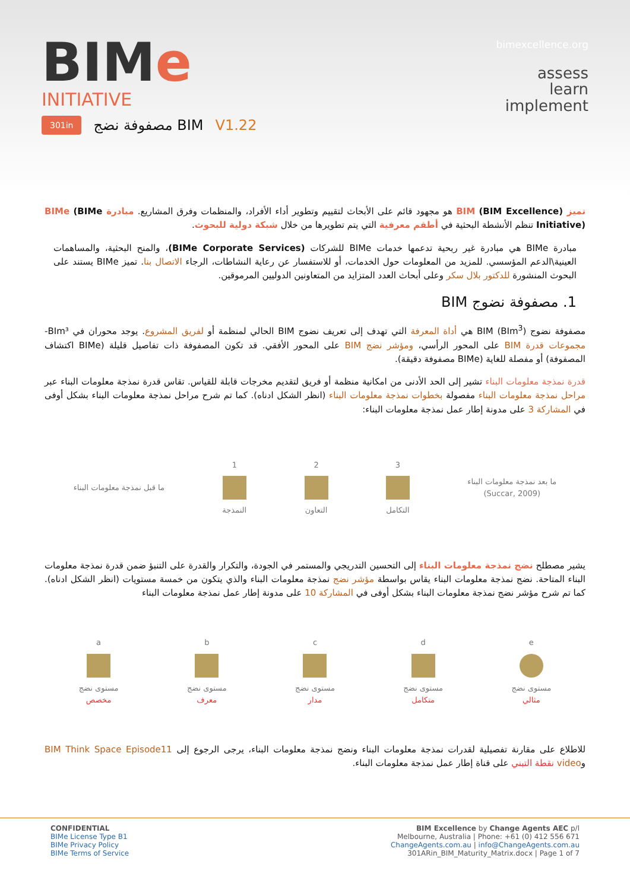bimexcellence.org
BIMe
INITIATIVE
assess
learn
implement
301in مصفوفة نضج BIM V1.22
تميز BIM (BIM Excellence) هو مجهود قائم على الأبحاث لتقييم وتطوير أداء الأفراد، والمنظمات وفرق المشاريع. مبادرة BIMe (BIMe Initiative) تنظم الأنشطة البحثية في أطقم معرفية التي يتم تطويرها من خلال شبكة دولية للبحوث.
مبادرة BIMe هي مبادرة غير ربحية تدعمها خدمات BIMe للشركات (BIMe Corporate Services)، والمنح البحثية، والمساهمات العينية\الدعم المؤسسي. للمزيد من المعلومات حول الخدمات، أو للاستفسار عن رعاية النشاطات، الرجاء الاتصال بنا. تميز BIMe يستند على البحوث المنشورة للدكتور بلال سكر وعلى أبحاث العدد المتزايد من المتعاونين الدوليين المرموقين.
1. مصفوفة نضوج BIM
مصفوفة نضوج BIM (BIm<sup>3</sup>) هي أداة المعرفة التي تهدف إلى تعريف نضوج BIM الحالي لمنظمة أو لفريق المشروع. يوجد محوران في BIm³- مجموعات قدرة BIM على المحور الرأسي، ومؤشر نضج BIM على المحور الأفقي. قد تكون المصفوفة ذات تفاصيل قليلة (BIMe اكتشاف المصفوفة) أو مفصلة للغاية (BIMe مصفوفة دقيقة).
قدرة نمذجة معلومات البناء تشير إلى الحد الأدنى من امكانية منظمة أو فريق لتقديم مخرجات قابلة للقياس. تقاس قدرة نمذجة معلومات البناء عبر مراحل نمذجة معلومات البناء مفصولة بخطوات نمذجة معلومات البناء (انظر الشكل ادناه). كما تم شرح مراحل نمذجة معلومات البناء بشكل أوفى في المشاركة 3 على مدونة إطار عمل نمذجة معلومات البناء:
ما قبل نمذجة معلومات البناء
1
النمذجة
2
التعاون
3
التكامل
ما بعد نمذجة معلومات البناء
(Succar, 2009)
يشير مصطلح نضج نمذجة معلومات البناء إلى التحسين التدريجي والمستمر في الجودة، والتكرار والقدرة على التنبؤ ضمن قدرة نمذجة معلومات البناء المتاحة. نضج نمذجة معلومات البناء يقاس بواسطة مؤشر نضج نمذجة معلومات البناء والذي يتكون من خمسة مستويات (انظر الشكل ادناه). كما تم شرح مؤشر نضج نمذجة معلومات البناء بشكل أوفى في المشاركة 10 على مدونة إطار عمل نمذجة معلومات البناء
a
مستوى نضج
مخصص
b
مستوى نضج
معرف
c
مستوى نضج
مدار
d
مستوى نضج
متكامل
e
مستوى نضج
مثالي
للاطلاع على مقارنة تفصيلية لقدرات نمذجة معلومات البناء ونضج نمذجة معلومات البناء، يرجى الرجوع إلى BIM Think Space Episode11 وvideo نقطة التبني على قناة إطار عمل نمذجة معلومات البناء.
CONFIDENTIAL
BIMe License Type B1
BIMe Privacy Policy
BIMe Terms of Service
BIM Excellence by Change Agents AEC p/l
Melbourne, Australia | Phone: +61 (0) 412 556 671
ChangeAgents.com.au | info@ChangeAgents.com.au
301ARin_BIM_Maturity_Matrix.docx | Page 1 of 7